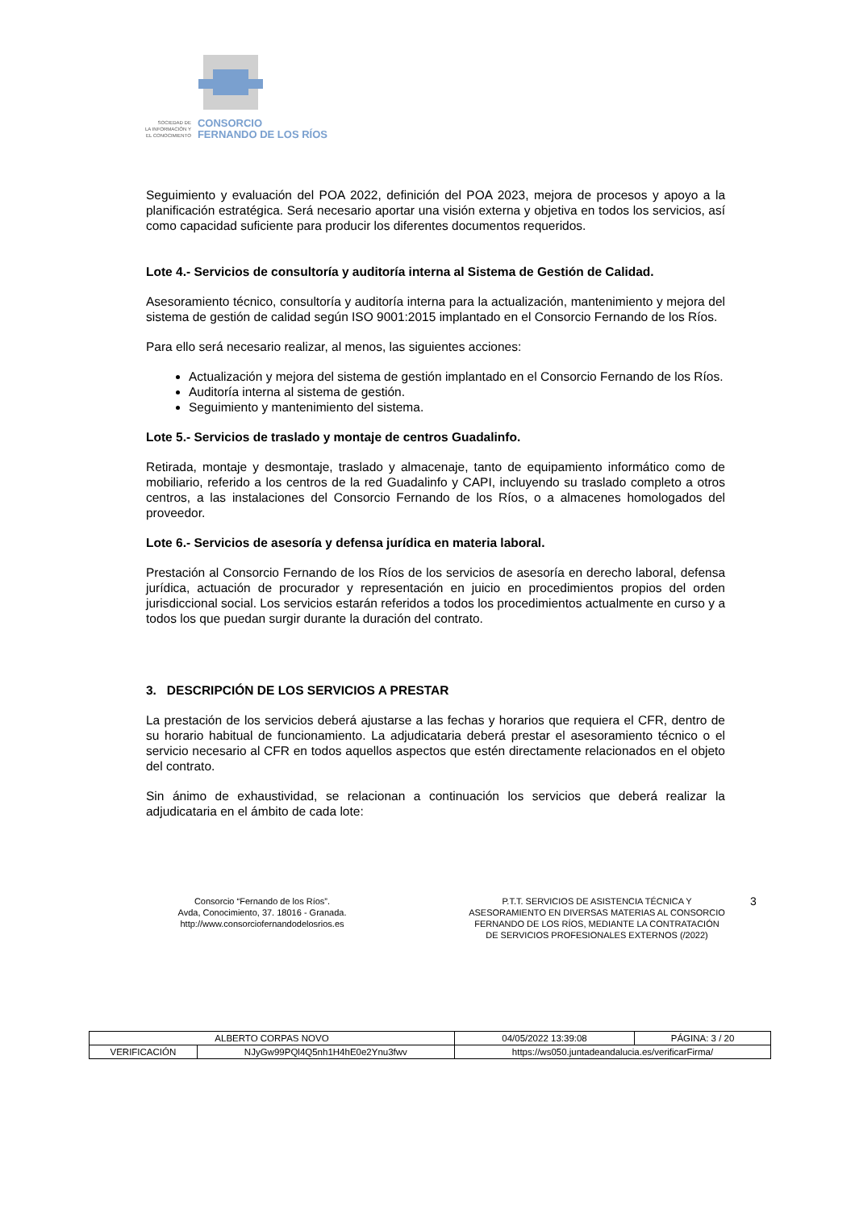SOCIEDAD DE
LA INFORMACIÓN Y
EL CONOCIMIENTO
CONSORCIO
FERNANDO DE LOS RÍOS
Seguimiento y evaluación del POA 2022, definición del POA 2023, mejora de procesos y apoyo a la planificación estratégica. Será necesario aportar una visión externa y objetiva en todos los servicios, así como capacidad suficiente para producir los diferentes documentos requeridos.
Lote 4.- Servicios de consultoría y auditoría interna al Sistema de Gestión de Calidad.
Asesoramiento técnico, consultoría y auditoría interna para la actualización, mantenimiento y mejora del sistema de gestión de calidad según ISO 9001:2015 implantado en el Consorcio Fernando de los Ríos.
Para ello será necesario realizar, al menos, las siguientes acciones:
Actualización y mejora del sistema de gestión implantado en el Consorcio Fernando de los Ríos.
Auditoría interna al sistema de gestión.
Seguimiento y mantenimiento del sistema.
Lote 5.- Servicios de traslado y montaje de centros Guadalinfo.
Retirada, montaje y desmontaje, traslado y almacenaje, tanto de equipamiento informático como de mobiliario, referido a los centros de la red Guadalinfo y CAPI, incluyendo su traslado completo a otros centros, a las instalaciones del Consorcio Fernando de los Ríos, o a almacenes homologados del proveedor.
Lote 6.- Servicios de asesoría y defensa jurídica en materia laboral.
Prestación al Consorcio Fernando de los Ríos de los servicios de asesoría en derecho laboral, defensa jurídica, actuación de procurador y representación en juicio en procedimientos propios del orden jurisdiccional social. Los servicios estarán referidos a todos los procedimientos actualmente en curso y a todos los que puedan surgir durante la duración del contrato.
3. DESCRIPCIÓN DE LOS SERVICIOS A PRESTAR
La prestación de los servicios deberá ajustarse a las fechas y horarios que requiera el CFR, dentro de su horario habitual de funcionamiento. La adjudicataria deberá prestar el asesoramiento técnico o el servicio necesario al CFR en todos aquellos aspectos que estén directamente relacionados en el objeto del contrato.
Sin ánimo de exhaustividad, se relacionan a continuación los servicios que deberá realizar la adjudicataria en el ámbito de cada lote:
Consorcio “Fernando de los Ríos”.
Avda, Conocimiento, 37. 18016 - Granada.
http://www.consorciofernandodelosrios.es
P.T.T. SERVICIOS DE ASISTENCIA TÉCNICA Y ASESORAMIENTO EN DIVERSAS MATERIAS AL CONSORCIO FERNANDO DE LOS RÍOS, MEDIANTE LA CONTRATACIÓN DE SERVICIOS PROFESIONALES EXTERNOS (/2022)
3
| ALBERTO CORPAS NOVO | | | 04/05/2022 13:39:08 | PÁGINA: 3 / 20 |
| VERIFICACIÓN | NJyGw99PQl4Q5nh1H4hE0e2Ynu3fwv | https://ws050.juntadeandalucia.es/verificarFirma/ | | |